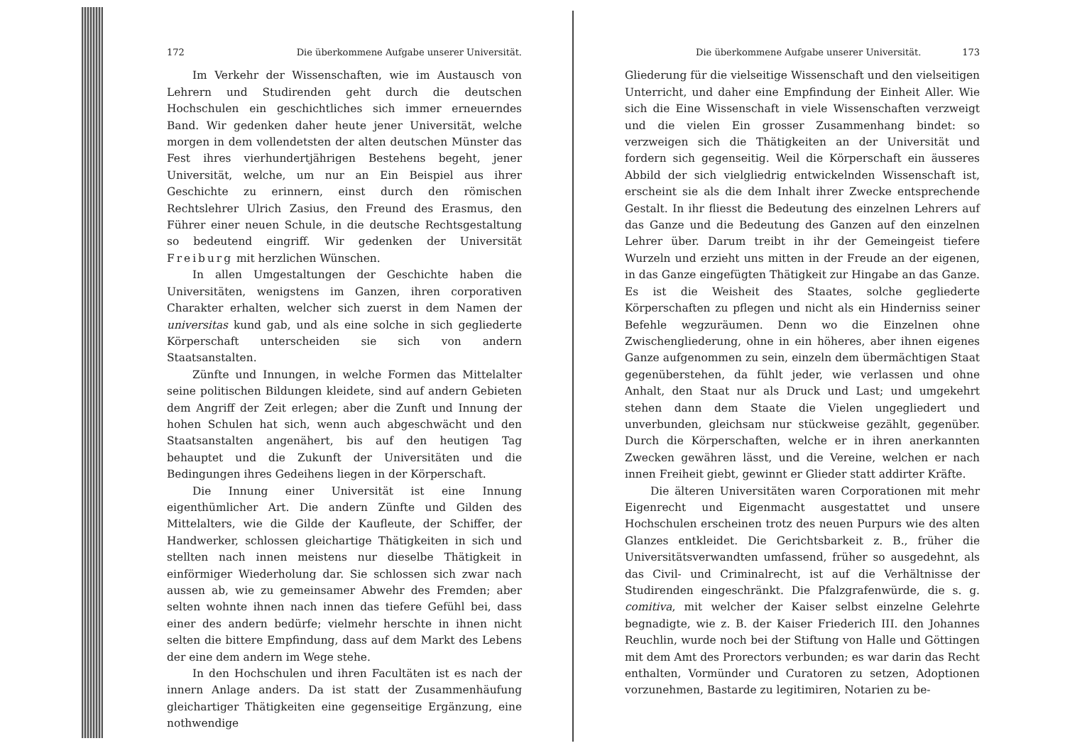172 Die überkommene Aufgabe unserer Universität.
Im Verkehr der Wissenschaften, wie im Austausch von Lehrern und Studirenden geht durch die deutschen Hochschulen ein geschichtliches sich immer erneuerndes Band. Wir gedenken daher heute jener Universität, welche morgen in dem vollendetsten der alten deutschen Münster das Fest ihres vierhundertjährigen Bestehens begeht, jener Universität, welche, um nur an Ein Beispiel aus ihrer Geschichte zu erinnern, einst durch den römischen Rechtslehrer Ulrich Zasius, den Freund des Erasmus, den Führer einer neuen Schule, in die deutsche Rechtsgestaltung so bedeutend eingriff. Wir gedenken der Universität Freiburg mit herzlichen Wünschen.
In allen Umgestaltungen der Geschichte haben die Universitäten, wenigstens im Ganzen, ihren corporativen Charakter erhalten, welcher sich zuerst in dem Namen der universitas kund gab, und als eine solche in sich gegliederte Körperschaft unterscheiden sie sich von andern Staatsanstalten.
Zünfte und Innungen, in welche Formen das Mittelalter seine politischen Bildungen kleidete, sind auf andern Gebieten dem Angriff der Zeit erlegen; aber die Zunft und Innung der hohen Schulen hat sich, wenn auch abgeschwächt und den Staatsanstalten angenähert, bis auf den heutigen Tag behauptet und die Zukunft der Universitäten und die Bedingungen ihres Gedeihens liegen in der Körperschaft.
Die Innung einer Universität ist eine Innung eigenthümlicher Art. Die andern Zünfte und Gilden des Mittelalters, wie die Gilde der Kaufleute, der Schiffer, der Handwerker, schlossen gleichartige Thätigkeiten in sich und stellten nach innen meistens nur dieselbe Thätigkeit in einförmiger Wiederholung dar. Sie schlossen sich zwar nach aussen ab, wie zu gemeinsamer Abwehr des Fremden; aber selten wohnte ihnen nach innen das tiefere Gefühl bei, dass einer des andern bedürfe; vielmehr herschte in ihnen nicht selten die bittere Empfindung, dass auf dem Markt des Lebens der eine dem andern im Wege stehe.
In den Hochschulen und ihren Facultäten ist es nach der innern Anlage anders. Da ist statt der Zusammenhäufung gleichartiger Thätigkeiten eine gegenseitige Ergänzung, eine nothwendige
Die überkommene Aufgabe unserer Universität. 173
Gliederung für die vielseitige Wissenschaft und den vielseitigen Unterricht, und daher eine Empfindung der Einheit Aller. Wie sich die Eine Wissenschaft in viele Wissenschaften verzweigt und die vielen Ein grosser Zusammenhang bindet: so verzweigen sich die Thätigkeiten an der Universität und fordern sich gegenseitig. Weil die Körperschaft ein äusseres Abbild der sich vielgliedrig entwickelnden Wissenschaft ist, erscheint sie als die dem Inhalt ihrer Zwecke entsprechende Gestalt. In ihr fliesst die Bedeutung des einzelnen Lehrers auf das Ganze und die Bedeutung des Ganzen auf den einzelnen Lehrer über. Darum treibt in ihr der Gemeingeist tiefere Wurzeln und erzieht uns mitten in der Freude an der eigenen, in das Ganze eingefügten Thätigkeit zur Hingabe an das Ganze. Es ist die Weisheit des Staates, solche gegliederte Körperschaften zu pflegen und nicht als ein Hinderniss seiner Befehle wegzuräumen. Denn wo die Einzelnen ohne Zwischengliederung, ohne in ein höheres, aber ihnen eigenes Ganze aufgenommen zu sein, einzeln dem übermächtigen Staat gegenüberstehen, da fühlt jeder, wie verlassen und ohne Anhalt, den Staat nur als Druck und Last; und umgekehrt stehen dann dem Staate die Vielen ungegliedert und unverbunden, gleichsam nur stückweise gezählt, gegenüber. Durch die Körperschaften, welche er in ihren anerkannten Zwecken gewähren lässt, und die Vereine, welchen er nach innen Freiheit giebt, gewinnt er Glieder statt addirter Kräfte.
Die älteren Universitäten waren Corporationen mit mehr Eigenrecht und Eigenmacht ausgestattet und unsere Hochschulen erscheinen trotz des neuen Purpurs wie des alten Glanzes entkleidet. Die Gerichtsbarkeit z. B., früher die Universitätsverwandten umfassend, früher so ausgedehnt, als das Civil- und Criminalrecht, ist auf die Verhältnisse der Studirenden eingeschränkt. Die Pfalzgrafenwürde, die s. g. comitiva, mit welcher der Kaiser selbst einzelne Gelehrte begnadigte, wie z. B. der Kaiser Friederich III. den Johannes Reuchlin, wurde noch bei der Stiftung von Halle und Göttingen mit dem Amt des Prorectors verbunden; es war darin das Recht enthalten, Vormünder und Curatoren zu setzen, Adoptionen vorzunehmen, Bastarde zu legitimiren, Notarien zu be-